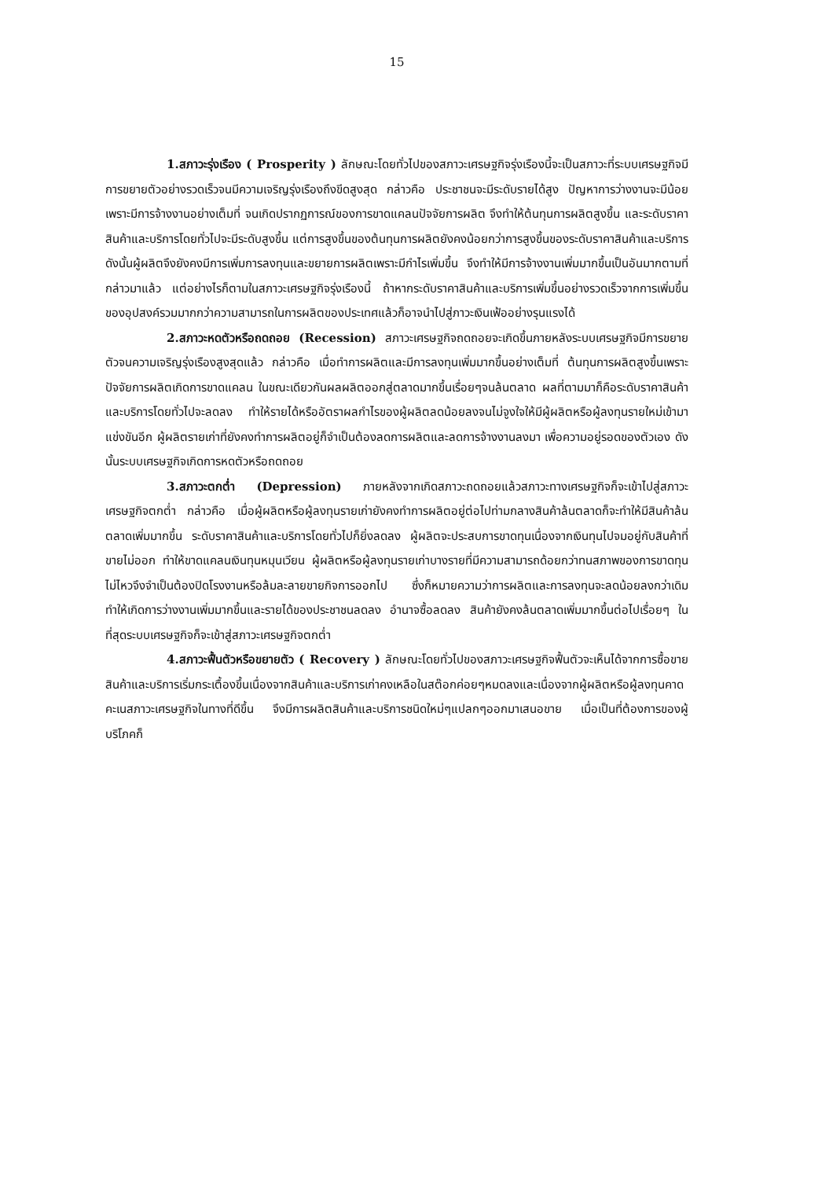15
1.สภาวะรุ่งเรือง ( Prosperity ) ลักษณะโดยทั่วไปของสภาวะเศรษฐกิจรุ่งเรืองนี้จะเป็นสภาวะที่ระบบเศรษฐกิจมีการขยายตัวอย่างรวดเร็วจนมีความเจริญรุ่งเรืองถึงขีดสูงสุด กล่าวคือ ประชาชนจะมีระดับรายได้สูง ปัญหาการว่างงานจะมีน้อย เพราะมีการจ้างงานอย่างเต็มที่ จนเกิดปรากฏการณ์ของการขาดแคลนปัจจัยการผลิต จึงทำให้ต้นทุนการผลิตสูงขึ้น และระดับราคาสินค้าและบริการโดยทั่วไปจะมีระดับสูงขึ้น แต่การสูงขึ้นของต้นทุนการผลิตยังคงน้อยกว่าการสูงขึ้นของระดับราคาสินค้าและบริการ ดังนั้นผู้ผลิตจึงยังคงมีการเพิ่มการลงทุนและขยายการผลิตเพราะมีกำไรเพิ่มขึ้น จึงทำให้มีการจ้างงานเพิ่มมากขึ้นเป็นอันมากตามที่กล่าวมาแล้ว แต่อย่างไรก็ตามในสภาวะเศรษฐกิจรุ่งเรืองนี้ ถ้าหากระดับราคาสินค้าและบริการเพิ่มขึ้นอย่างรวดเร็วจากการเพิ่มขึ้นของอุปสงค์รวมมากกว่าความสามารถในการผลิตของประเทศแล้วก็อาจนำไปสู่ภาวะเงินเฟ้ออย่างรุนแรงได้
2.สภาวะหดตัวหรือถดถอย (Recession) สภาวะเศรษฐกิจถดถอยจะเกิดขึ้นภายหลังระบบเศรษฐกิจมีการขยายตัวจนความเจริญรุ่งเรืองสูงสุดแล้ว กล่าวคือ เมื่อทำการผลิตและมีการลงทุนเพิ่มมากขึ้นอย่างเต็มที่ ต้นทุนการผลิตสูงขึ้นเพราะปัจจัยการผลิตเกิดการขาดแคลน ในขณะเดียวกันผลผลิตออกสู่ตลาดมากขึ้นเรื่อยๆจนล้นตลาด ผลที่ตามมาก็คือระดับราคาสินค้าและบริการโดยทั่วไปจะลดลง ทำให้รายได้หรืออัตราผลกำไรของผู้ผลิตลดน้อยลงจนไม่จูงใจให้มีผู้ผลิตหรือผู้ลงทุนรายใหม่เข้ามาแข่งขันอีก ผู้ผลิตรายเก่าที่ยังคงทำการผลิตอยู่ก็จำเป็นต้องลดการผลิตและลดการจ้างงานลงมา เพื่อความอยู่รอดของตัวเอง ดังนั้นระบบเศรษฐกิจเกิดการหดตัวหรือถดถอย
3.สภาวะตกต่ำ (Depression) ภายหลังจากเกิดสภาวะถดถอยแล้วสภาวะทางเศรษฐกิจก็จะเข้าไปสู่สภาวะเศรษฐกิจตกต่ำ กล่าวคือ เมื่อผู้ผลิตหรือผู้ลงทุนรายเก่ายังคงทำการผลิตอยู่ต่อไปท่ามกลางสินค้าล้นตลาดก็จะทำให้มีสินค้าล้นตลาดเพิ่มมากขึ้น ระดับราคาสินค้าและบริการโดยทั่วไปก็ยิ่งลดลง ผู้ผลิตจะประสบการขาดทุนเนื่องจากเงินทุนไปจมอยู่กับสินค้าที่ขายไม่ออก ทำให้ขาดแคลนเงินทุนหมุนเวียน ผู้ผลิตหรือผู้ลงทุนรายเก่าบางรายที่มีความสามารถด้อยกว่าทนสภาพของการขาดทุนไม่ไหวจึงจำเป็นต้องปิดโรงงานหรือล้มละลายขายกิจการออกไป ซึ่งก็หมายความว่าการผลิตและการลงทุนจะลดน้อยลงกว่าเดิมทำให้เกิดการว่างงานเพิ่มมากขึ้นและรายได้ของประชาชนลดลง อำนาจซื้อลดลง สินค้ายังคงล้นตลาดเพิ่มมากขึ้นต่อไปเรื่อยๆ ในที่สุดระบบเศรษฐกิจก็จะเข้าสู่สภาวะเศรษฐกิจตกต่ำ
4.สภาวะฟื้นตัวหรือขยายตัว ( Recovery ) ลักษณะโดยทั่วไปของสภาวะเศรษฐกิจฟื้นตัวจะเห็นได้จากการซื้อขายสินค้าและบริการเริ่มกระเตื้องขึ้นเนื่องจากสินค้าและบริการเก่าคงเหลือในสต๊อกค่อยๆหมดลงและเนื่องจากผู้ผลิตหรือผู้ลงทุนคาดคะเนสภาวะเศรษฐกิจในทางที่ดีขึ้น จึงมีการผลิตสินค้าและบริการชนิดใหม่ๆแปลกๆออกมาเสนอขาย เมื่อเป็นที่ต้องการของผู้บริโภคก็